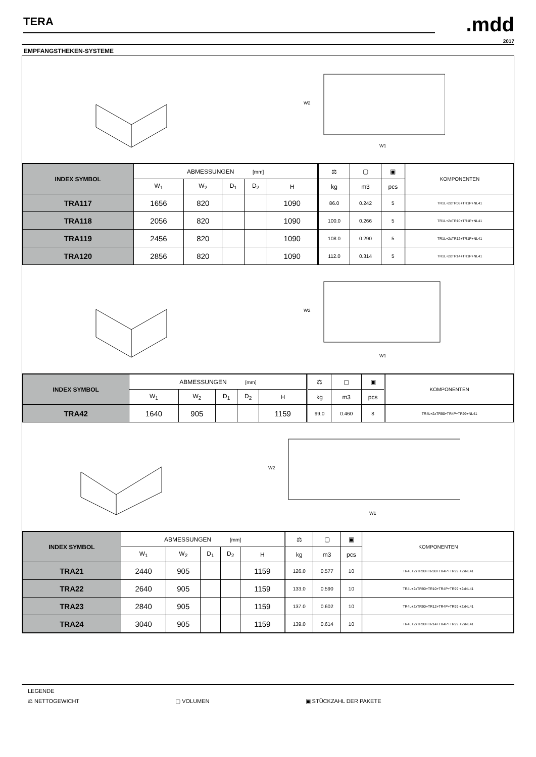TERA
.mdd
2017
EMPFANGSTHEKEN-SYSTEME
W2
W1
| INDEX SYMBOL | ABMESSUNGEN [mm] | | | | | | ⚖ | ▢ | ▣ | | KOMPONENTEN |
| --- | --- | --- | --- | --- | --- | --- | --- | --- | --- | --- | --- |
| | W<sub>1</sub> | W<sub>2</sub> | D<sub>1</sub> | D<sub>2</sub> | H | | kg | m3 | pcs | | |
| TRA117 | 1656 | 820 | | | 1090 | | 86.0 | 0.242 | 5 | | TR1L+2xTR08+TR1P+NL41 |
| TRA118 | 2056 | 820 | | | 1090 | | 100.0 | 0.266 | 5 | | TR1L+2xTR10+TR1P+NL41 |
| TRA119 | 2456 | 820 | | | 1090 | | 108.0 | 0.290 | 5 | | TR1L+2xTR12+TR1P+NL41 |
| TRA120 | 2856 | 820 | | | 1090 | | 112.0 | 0.314 | 5 | | TR1L+2xTR14+TR1P+NL41 |
W2
W1
| INDEX SYMBOL | ABMESSUNGEN [mm] | | | | | | ⚖ | ▢ | ▣ | | KOMPONENTEN |
| --- | --- | --- | --- | --- | --- | --- | --- | --- | --- | --- | --- |
| | W<sub>1</sub> | W<sub>2</sub> | D<sub>1</sub> | D<sub>2</sub> | H | | kg | m3 | pcs | | |
| TRA42 | 1640 | 905 | | | 1159 | | 99.0 | 0.460 | 8 | | TR4L+2xTR90+TR4P+TR99+NL41 |
W2
W1
| INDEX SYMBOL | ABMESSUNGEN [mm] | | | | | | ⚖ | ▢ | ▣ | | KOMPONENTEN |
| --- | --- | --- | --- | --- | --- | --- | --- | --- | --- | --- | --- |
| | W<sub>1</sub> | W<sub>2</sub> | D<sub>1</sub> | D<sub>2</sub> | H | | kg | m3 | pcs | | |
| TRA21 | 2440 | 905 | | | 1159 | | 126.0 | 0.577 | 10 | | TR4L+2xTR90+TR08+TR4P+TR99 +2xNL41 |
| TRA22 | 2640 | 905 | | | 1159 | | 133.0 | 0.590 | 10 | | TR4L+2xTR90+TR10+TR4P+TR99 +2xNL41 |
| TRA23 | 2840 | 905 | | | 1159 | | 137.0 | 0.602 | 10 | | TR4L+2xTR90+TR12+TR4P+TR99 +2xNL41 |
| TRA24 | 3040 | 905 | | | 1159 | | 139.0 | 0.614 | 10 | | TR4L+2xTR90+TR14+TR4P+TR99 +2xNL41 |
LEGENDE
⚖ NETTOGEWICHT ▢ VOLUMEN ▣ STÜCKZAHL DER PAKETE